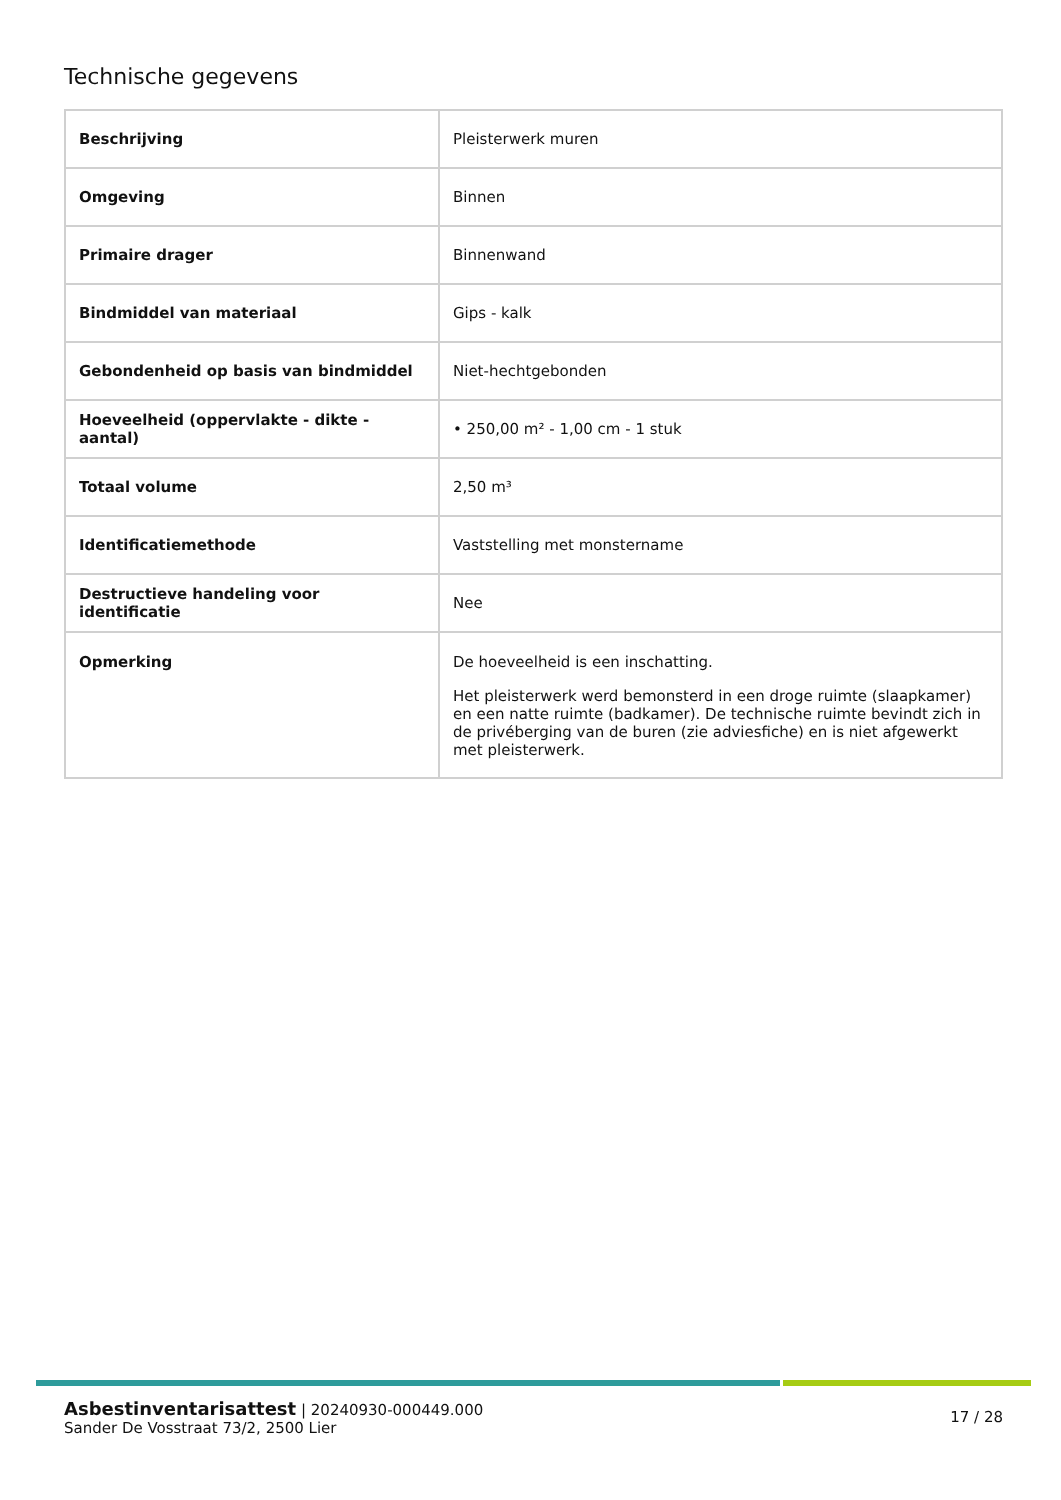Technische gegevens
| Beschrijving | Pleisterwerk muren |
| Omgeving | Binnen |
| Primaire drager | Binnenwand |
| Bindmiddel van materiaal | Gips - kalk |
| Gebondenheid op basis van bindmiddel | Niet-hechtgebonden |
| Hoeveelheid (oppervlakte - dikte - aantal) | • 250,00 m² - 1,00 cm - 1 stuk |
| Totaal volume | 2,50 m³ |
| Identificatiemethode | Vaststelling met monstername |
| Destructieve handeling voor identificatie | Nee |
| Opmerking | De hoeveelheid is een inschatting. Het pleisterwerk werd bemonsterd in een droge ruimte (slaapkamer) en een natte ruimte (badkamer). De technische ruimte bevindt zich in de privéberging van de buren (zie adviesfiche) en is niet afgewerkt met pleisterwerk. |
Asbestinventarisattest | 20240930-000449.000
Sander De Vosstraat 73/2, 2500 Lier
17 / 28